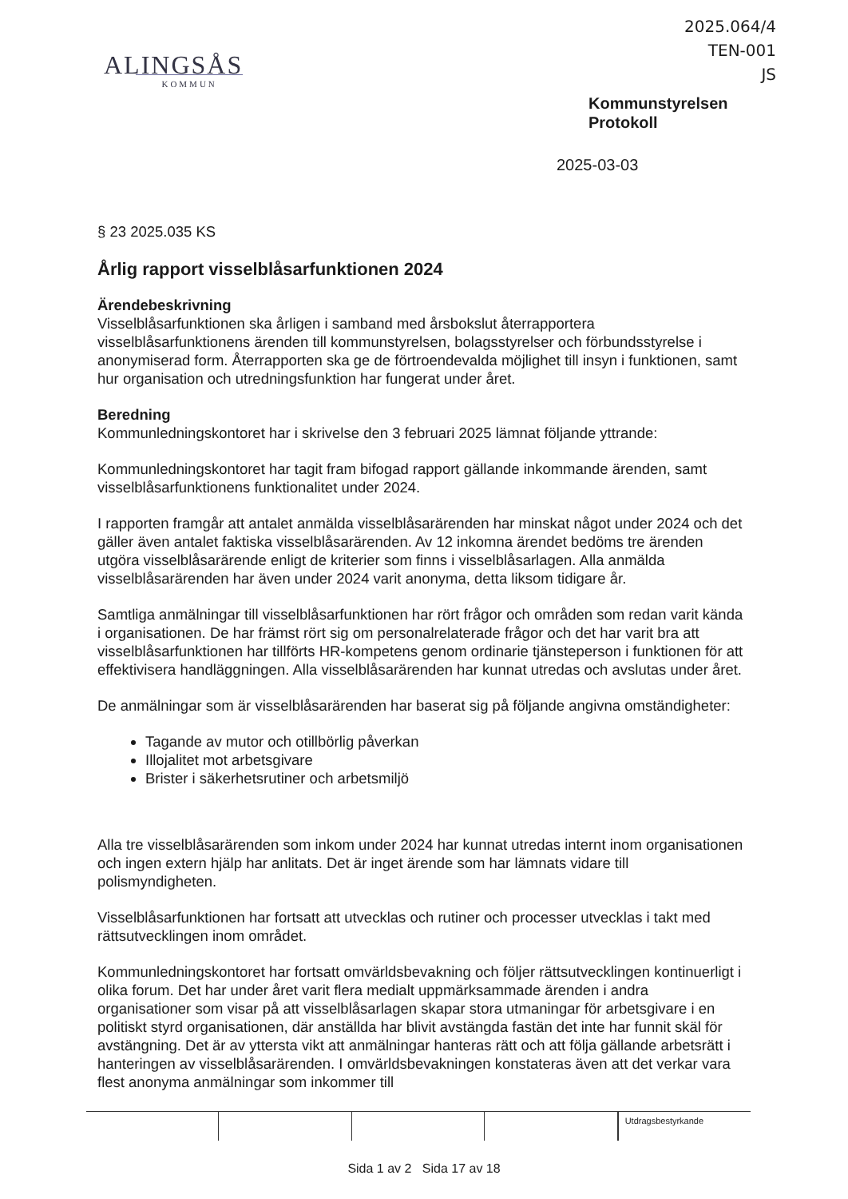2025.064/4
TEN-001
JS
ALINGSÅS
KOMMUN
Kommunstyrelsen
Protokoll
2025-03-03
§ 23 2025.035 KS
Årlig rapport visselblåsarfunktionen 2024
Ärendebeskrivning
Visselblåsarfunktionen ska årligen i samband med årsbokslut återrapportera visselblåsarfunktionens ärenden till kommunstyrelsen, bolagsstyrelser och förbundsstyrelse i anonymiserad form. Återrapporten ska ge de förtroendevalda möjlighet till insyn i funktionen, samt hur organisation och utredningsfunktion har fungerat under året.
Beredning
Kommunledningskontoret har i skrivelse den 3 februari 2025 lämnat följande yttrande:
Kommunledningskontoret har tagit fram bifogad rapport gällande inkommande ärenden, samt visselblåsarfunktionens funktionalitet under 2024.
I rapporten framgår att antalet anmälda visselblåsarärenden har minskat något under 2024 och det gäller även antalet faktiska visselblåsarärenden. Av 12 inkomna ärendet bedöms tre ärenden utgöra visselblåsarärende enligt de kriterier som finns i visselblåsarlagen. Alla anmälda visselblåsarärenden har även under 2024 varit anonyma, detta liksom tidigare år.
Samtliga anmälningar till visselblåsarfunktionen har rört frågor och områden som redan varit kända i organisationen. De har främst rört sig om personalrelaterade frågor och det har varit bra att visselblåsarfunktionen har tillförts HR-kompetens genom ordinarie tjänsteperson i funktionen för att effektivisera handläggningen. Alla visselblåsarärenden har kunnat utredas och avslutas under året.
De anmälningar som är visselblåsarärenden har baserat sig på följande angivna omständigheter:
Tagande av mutor och otillbörlig påverkan
Illojalitet mot arbetsgivare
Brister i säkerhetsrutiner och arbetsmiljö
Alla tre visselblåsarärenden som inkom under 2024 har kunnat utredas internt inom organisationen och ingen extern hjälp har anlitats. Det är inget ärende som har lämnats vidare till polismyndigheten.
Visselblåsarfunktionen har fortsatt att utvecklas och rutiner och processer utvecklas i takt med rättsutvecklingen inom området.
Kommunledningskontoret har fortsatt omvärldsbevakning och följer rättsutvecklingen kontinuerligt i olika forum. Det har under året varit flera medialt uppmärksammade ärenden i andra organisationer som visar på att visselblåsarlagen skapar stora utmaningar för arbetsgivare i en politiskt styrd organisationen, där anställda har blivit avstängda fastän det inte har funnit skäl för avstängning. Det är av yttersta vikt att anmälningar hanteras rätt och att följa gällande arbetsrätt i hanteringen av visselblåsarärenden. I omvärldsbevakningen konstateras även att det verkar vara flest anonyma anmälningar som inkommer till
Utdragsbestyrkande
Sida 1 av 2 Sida 17 av 18